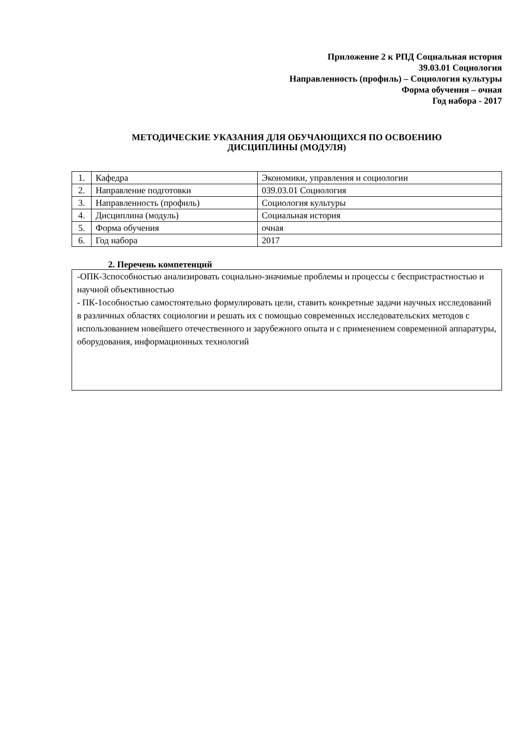Приложение 2 к РПД Социальная история
39.03.01 Социология
Направленность (профиль) – Социология культуры
Форма обучения – очная
Год набора - 2017
МЕТОДИЧЕСКИЕ УКАЗАНИЯ ДЛЯ ОБУЧАЮЩИХСЯ ПО ОСВОЕНИЮ
ДИСЦИПЛИНЫ (МОДУЛЯ)
| 1. | Кафедра | Экономики, управления и социологии |
| 2. | Направление подготовки | 039.03.01 Социология |
| 3. | Направленность (профиль) | Социология культуры |
| 4. | Дисциплина (модуль) | Социальная история |
| 5. | Форма обучения | очная |
| 6. | Год набора | 2017 |
2. Перечень компетенций
-ОПК-3способностью анализировать социально-значимые проблемы и процессы с беспристрастностью и научной объективностью
- ПК-1особностью самостоятельно формулировать цели, ставить конкретные задачи научных исследований в различных областях социологии и решать их с помощью современных исследовательских методов с использованием новейшего отечественного и зарубежного опыта и с применением современной аппаратуры, оборудования, информационных технологий